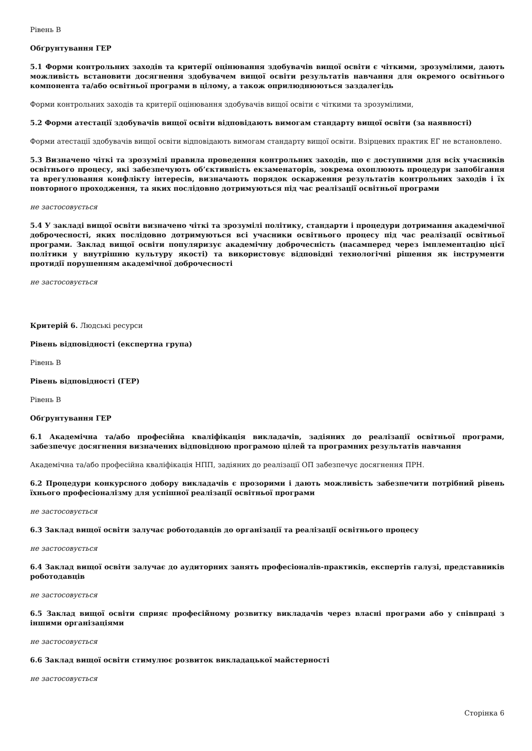Рівень В
Обґрунтування ГЕР
5.1 Форми контрольних заходів та критерії оцінювання здобувачів вищої освіти є чіткими, зрозумілими, дають можливість встановити досягнення здобувачем вищої освіти результатів навчання для окремого освітнього компонента та/або освітньої програми в цілому, а також оприлюднюються заздалегідь
Форми контрольних заходів та критерії оцінювання здобувачів вищої освіти є чіткими та зрозумілими,
5.2 Форми атестації здобувачів вищої освіти відповідають вимогам стандарту вищої освіти (за наявності)
Форми атестації здобувачів вищої освіти відповідають вимогам стандарту вищої освіти. Взірцевих практик ЕГ не встановлено.
5.3 Визначено чіткі та зрозумілі правила проведення контрольних заходів, що є доступними для всіх учасників освітнього процесу, які забезпечують об’єктивність екзаменаторів, зокрема охоплюють процедури запобігання та врегулювання конфлікту інтересів, визначають порядок оскарження результатів контрольних заходів і їх повторного проходження, та яких послідовно дотримуються під час реалізації освітньої програми
не застосовується
5.4 У закладі вищої освіти визначено чіткі та зрозумілі політику, стандарти і процедури дотримання академічної доброчесності, яких послідовно дотримуються всі учасники освітнього процесу під час реалізації освітньої програми. Заклад вищої освіти популяризує академічну доброчесність (насамперед через імплементацію цієї політики у внутрішню культуру якості) та використовує відповідні технологічні рішення як інструменти протидії порушенням академічної доброчесності
не застосовується
Критерій 6. Людські ресурси
Рівень відповідності (експертна група)
Рівень В
Рівень відповідності (ГЕР)
Рівень В
Обґрунтування ГЕР
6.1 Академічна та/або професійна кваліфікація викладачів, задіяних до реалізації освітньої програми, забезпечує досягнення визначених відповідною програмою цілей та програмних результатів навчання
Академічна та/або професійна кваліфікація НПП, задіяних до реалізації ОП забезпечує досягнення ПРН.
6.2 Процедури конкурсного добору викладачів є прозорими і дають можливість забезпечити потрібний рівень їхнього професіоналізму для успішної реалізації освітньої програми
не застосовується
6.3 Заклад вищої освіти залучає роботодавців до організації та реалізації освітнього процесу
не застосовується
6.4 Заклад вищої освіти залучає до аудиторних занять професіоналів-практиків, експертів галузі, представників роботодавців
не застосовується
6.5 Заклад вищої освіти сприяє професійному розвитку викладачів через власні програми або у співпраці з іншими організаціями
не застосовується
6.6 Заклад вищої освіти стимулює розвиток викладацької майстерності
не застосовується
Сторінка 6